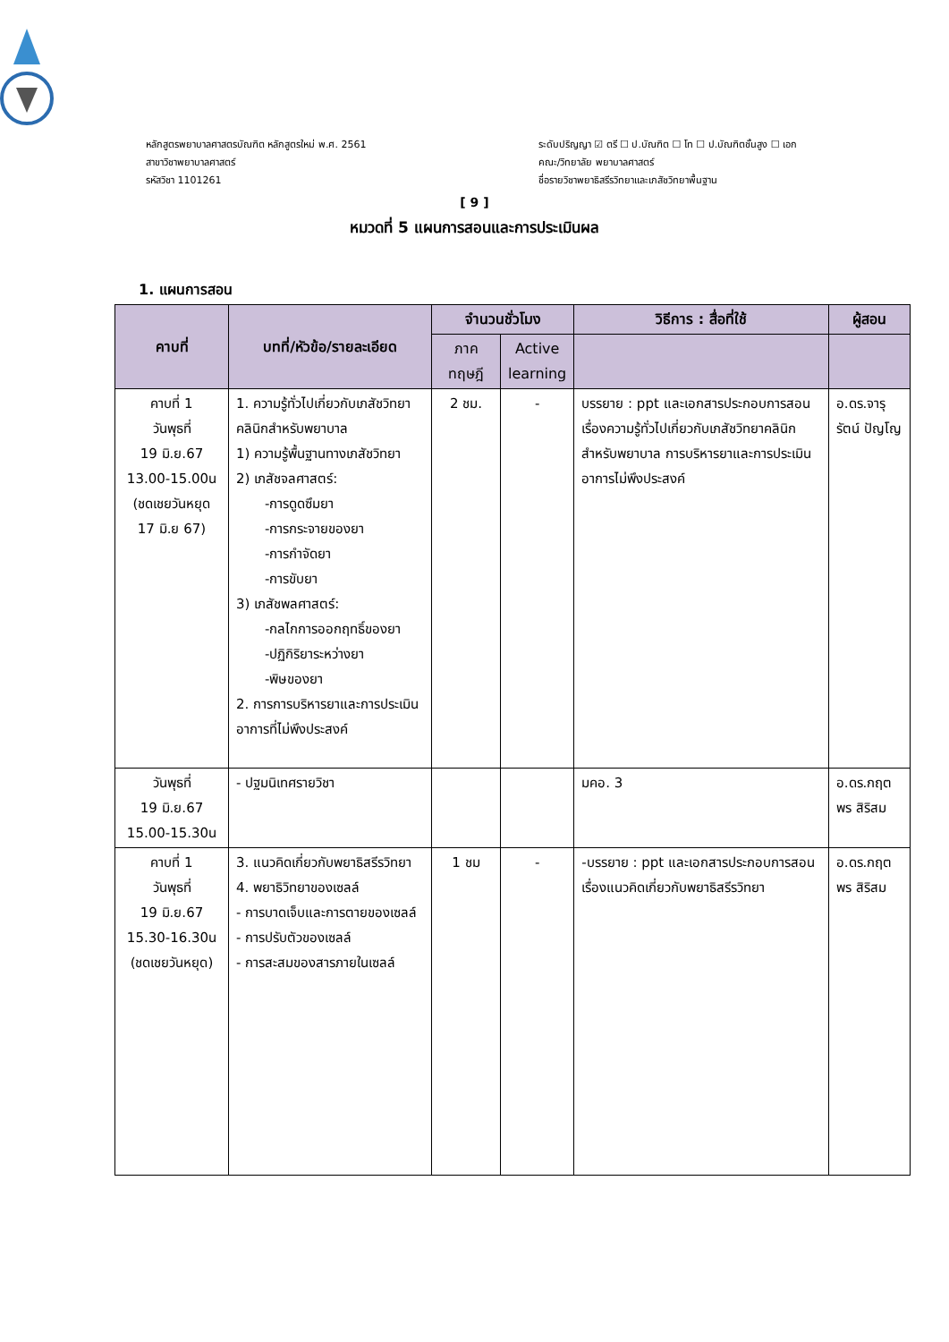หลักสูตรพยาบาลศาสตรบัณฑิต หลักสูตรใหม่ พ.ศ. 2561
สาขาวิชาพยาบาลศาสตร์
รหัสวิชา 1101261
ระดับปริญญา ☑ ตรี ☐ ป.บัณฑิต ☐ โท ☐ ป.บัณฑิตชั้นสูง ☐ เอก
คณะ/วิทยาลัย พยาบาลศาสตร์
ชื่อรายวิชาพยาธิสรีรวิทยาและเภสัชวิทยาพื้นฐาน
[ 9 ]
หมวดที่ 5 แผนการสอนและการประเมินผล
1. แผนการสอน
| คาบที่ | บทที่/หัวข้อ/รายละเอียด | จำนวนชั่วโมง | | วิธีการ : สื่อที่ใช้ | ผู้สอน |
| --- | --- | --- | --- | --- | --- |
| | | ภาค ทฤษฎี | Active learning | | |
| คาบที่ 1 วันพุธที่ 19 มิ.ย.67 13.00-15.00น (ชดเชยวันหยุด 17 มิ.ย 67) | 1. ความรู้ทั่วไปเกี่ยวกับเภสัชวิทยาคลินิกสำหรับพยาบาล 1) ความรู้พื้นฐานทางเภสัชวิทยา 2) เภสัชจลศาสตร์: -การดูดซึมยา -การกระจายของยา -การกำจัดยา -การขับยา 3) เภสัชพลศาสตร์: -กลไกการออกฤทธิ์ของยา -ปฏิกิริยาระหว่างยา -พิษของยา 2. การการบริหารยาและการประเมินอาการที่ไม่พึงประสงค์ | 2 ชม. | - | บรรยาย : ppt และเอกสารประกอบการสอนเรื่องความรู้ทั่วไปเกี่ยวกับเภสัชวิทยาคลินิกสำหรับพยาบาล การบริหารยาและการประเมินอาการไม่พึงประสงค์ | อ.ดร.จารุรัตน์ ปัญโญ |
| วันพุธที่ 19 มิ.ย.67 15.00-15.30น | - ปฐมนิเทศรายวิชา | | | มคอ. 3 | อ.ดร.กฤตพร สิริสม |
| คาบที่ 1 วันพุธที่ 19 มิ.ย.67 15.30-16.30น (ชดเชยวันหยุด) | 3. แนวคิดเกี่ยวกับพยาธิสรีรวิทยา 4. พยาธิวิทยาของเซลล์ - การบาดเจ็บและการตายของเซลล์ - การปรับตัวของเซลล์ - การสะสมของสารภายในเซลล์ | 1 ชม | - | -บรรยาย : ppt และเอกสารประกอบการสอนเรื่องแนวคิดเกี่ยวกับพยาธิสรีรวิทยา | อ.ดร.กฤตพร สิริสม |